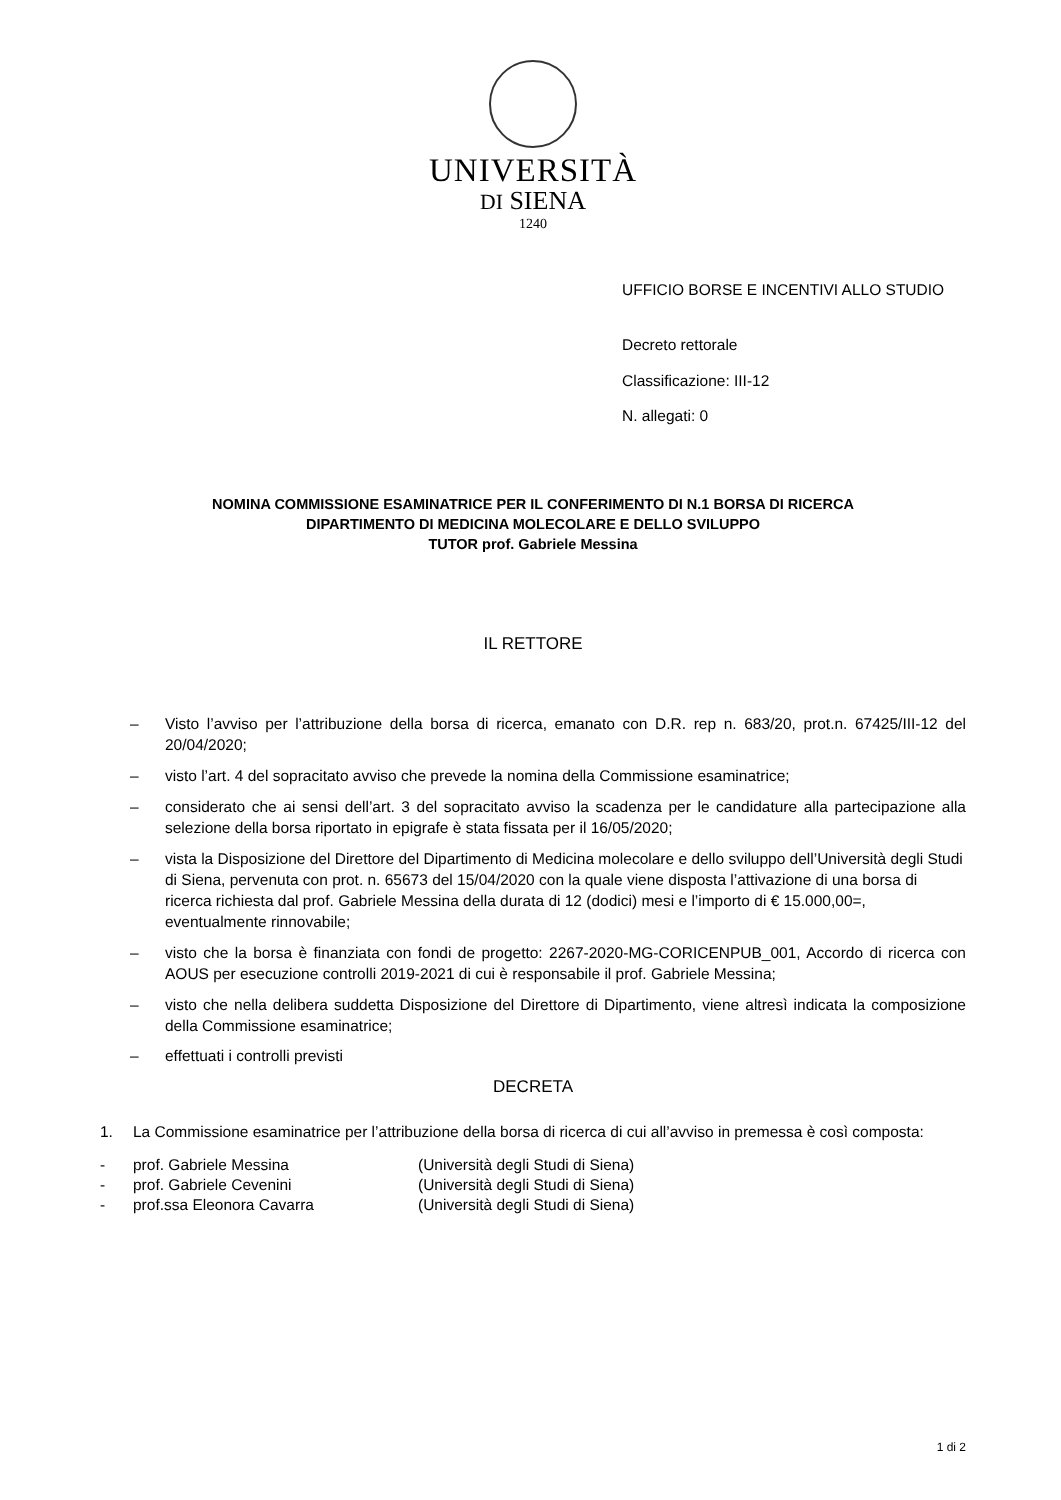UNIVERSITÀ
DI SIENA
1240
UFFICIO BORSE E INCENTIVI ALLO STUDIO
Decreto rettorale
Classificazione: III-12
N. allegati: 0
NOMINA COMMISSIONE ESAMINATRICE PER IL CONFERIMENTO DI N.1 BORSA DI RICERCA
DIPARTIMENTO DI MEDICINA MOLECOLARE E DELLO SVILUPPO
TUTOR prof. Gabriele Messina
IL RETTORE
– Visto l’avviso per l’attribuzione della borsa di ricerca, emanato con D.R. rep n. 683/20, prot.n. 67425/III-12 del 20/04/2020;
– visto l’art. 4 del sopracitato avviso che prevede la nomina della Commissione esaminatrice;
– considerato che ai sensi dell’art. 3 del sopracitato avviso la scadenza per le candidature alla partecipazione alla selezione della borsa riportato in epigrafe è stata fissata per il 16/05/2020;
– vista la Disposizione del Direttore del Dipartimento di Medicina molecolare e dello sviluppo dell’Università degli Studi di Siena, pervenuta con prot. n. 65673 del 15/04/2020 con la quale viene disposta l’attivazione di una borsa di ricerca richiesta dal prof. Gabriele Messina della durata di 12 (dodici) mesi e l’importo di € 15.000,00=, eventualmente rinnovabile;
– visto che la borsa è finanziata con fondi de progetto: 2267-2020-MG-CORICENPUB_001, Accordo di ricerca con AOUS per esecuzione controlli 2019-2021 di cui è responsabile il prof. Gabriele Messina;
– visto che nella delibera suddetta Disposizione del Direttore di Dipartimento, viene altresì indicata la composizione della Commissione esaminatrice;
– effettuati i controlli previsti
DECRETA
1. La Commissione esaminatrice per l’attribuzione della borsa di ricerca di cui all’avviso in premessa è così composta:
- prof. Gabriele Messina (Università degli Studi di Siena)
- prof. Gabriele Cevenini (Università degli Studi di Siena)
- prof.ssa Eleonora Cavarra (Università degli Studi di Siena)
1 di 2